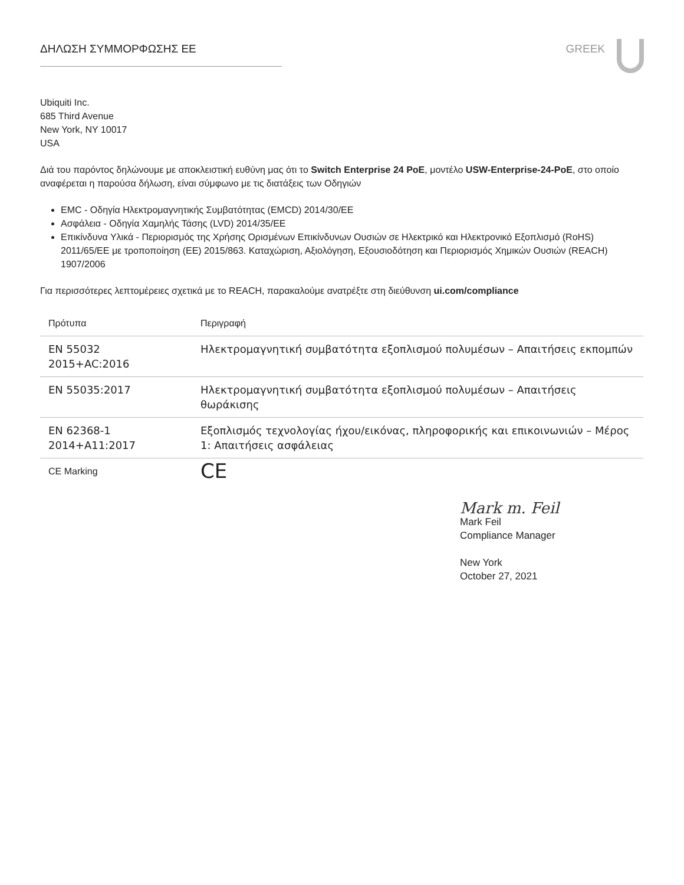ΔΗΛΩΣΗ ΣΥΜΜΟΡΦΩΣΗΣ ΕΕ GREEK
Ubiquiti Inc.
685 Third Avenue
New York, NY 10017
USA
Διά του παρόντος δηλώνουμε με αποκλειστική ευθύνη μας ότι το Switch Enterprise 24 PoE, μοντέλο USW-Enterprise-24-PoE, στο οποίο αναφέρεται η παρούσα δήλωση, είναι σύμφωνο με τις διατάξεις των Οδηγιών
EMC - Οδηγία Ηλεκτρομαγνητικής Συμβατότητας (EMCD) 2014/30/EE
Ασφάλεια - Οδηγία Χαμηλής Τάσης (LVD) 2014/35/EE
Επικίνδυνα Υλικά - Περιορισμός της Χρήσης Ορισμένων Επικίνδυνων Ουσιών σε Ηλεκτρικό και Ηλεκτρονικό Εξοπλισμό (RoHS) 2011/65/EE με τροποποίηση (ΕΕ) 2015/863. Καταχώριση, Αξιολόγηση, Εξουσιοδότηση και Περιορισμός Χημικών Ουσιών (REACH) 1907/2006
Για περισσότερες λεπτομέρειες σχετικά με το REACH, παρακαλούμε ανατρέξτε στη διεύθυνση ui.com/compliance
| Πρότυπα | Περιγραφή |
| --- | --- |
| EN 55032 2015+AC:2016 | Ηλεκτρομαγνητική συμβατότητα εξοπλισμού πολυμέσων – Απαιτήσεις εκπομπών |
| EN 55035:2017 | Ηλεκτρομαγνητική συμβατότητα εξοπλισμού πολυμέσων – Απαιτήσεις θωράκισης |
| EN 62368-1 2014+A11:2017 | Εξοπλισμός τεχνολογίας ήχου/εικόνας, πληροφορικής και επικοινωνιών – Μέρος 1: Απαιτήσεις ασφάλειας |
| CE Marking | CE |
Mark m. Feil
Mark Feil
Compliance Manager
New York
October 27, 2021